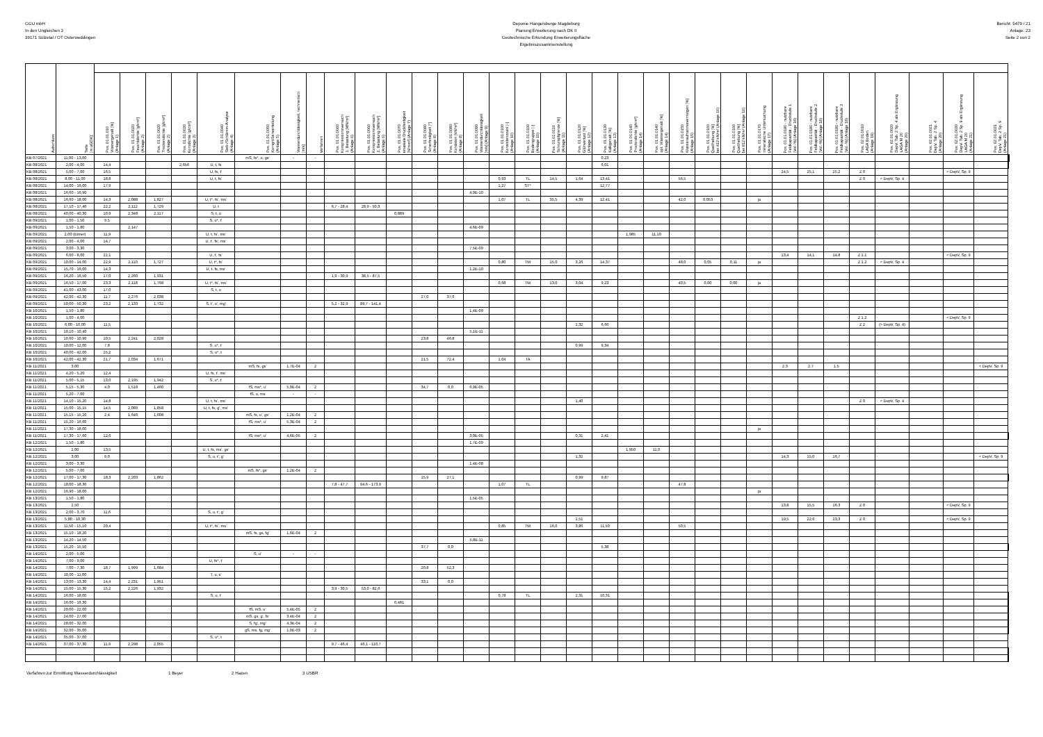GGU mbH
In den Ungleichen 3
39171 Sülzetal / OT Osterweddingen
Deponie Hängelsberge Magdeburg
Planung Erweiterung nach DK II
Geotechnische Erkundung Erweiterungsfläche
Ergebniszusammenstellung
Bericht: 5479 / 21
Anlage: 23
Seite 2 von 2
| Aufschluss | Tiefe [m uGOK] | | | | | | | | | | | | | | | | | | | | | | | | | | | | | | | | | | | |
| --- | --- | --- | --- | --- | --- | --- | --- | --- | --- | --- | --- | --- | --- | --- | --- | --- | --- | --- | --- | --- | --- | --- | --- | --- | --- | --- | --- | --- | --- | --- | --- | --- | --- | --- | --- | --- |
| | | Pos. 01.01.010 Wassergehalt [%] (Anlage 1) | Pos. 01.01.0020 Feuchtdichte [g/cm³] (Anlage 2) | Pos. 01.01.0020 Trockendichte [g/cm³] (Anlage 2) | Pos. 01.01.0030 Korndichte [g/cm³] (Anlage 3) | Pos. 01.01.0040 Sieb-/Schlämm-Analyse (Anlage 4) | Pos. 01.01.0050 Korngrößenverteilung (Anlage 5) | Wasserdurchlässigkeit, rechnerisch [m/s] | Verfahren | Pos. 01.01.0060 Kompressionsversuch 1. Belastung [MN/m²] (Anlage 6) | Pos. 01.01.0060 Kompressionsversuch 2. Belastung [MN/m²] (Anlage 6) | Pos. 01.01.0070 einaxiale Druckfestigkeit [N/mm²] (Anlage 7) | Pos. 01.01.0080 Scherfestigkeit [°] (Anlage 8) | Pos. 01.01.0080 Kohäsion [kN/m²] (Anlage 8) | Pos. 01.01.0090 Wasserdurchlässigkeit [m/s] (Anlage 9) | Pos. 01.01.0100 Konsistenzzahl [-] (Anlage 10) | Pos. 01.01.0100 Bodengruppe [-] (Anlage 10) | Pos. 01.01.0110 Schrumpfgrenze [%] (Anlage 11) | Pos. 01.01.0120 Glühverlust [%] (Anlage 12) | Pos. 01.01.0130 Kalkgehalt [%] (Anlage 13) | Pos. 01.01.0140 Proctordichte [g/cm³] (Anlage 14) | Pos. 01.01.0140 opt. Wassergehalt [%] (Anlage 14) | Pos. 01.01.0150 Wasseraufnahmevermögen [%] (Anlage 15) | Pos. 01.01.0160 Quellhebung [%] bei 412 kN/m² (Anlage 16) | Pos. 01.01.0160 Quellhebung [%] bei 812 kN/m² (Anlage 16) | Pos. 01.01.0170 mineralische Untersuchung (Anlage 17) | Pos. 01.01.0180 - nutzbare Feldkapazität - Druckstufe 1 [Vol.-%] (Anlage 18) | Pos. 01.01.0180 - nutzbare Feldkapazität - Druckstufe 2 [Vol.-%] (Anlage 18) | Pos. 01.01.0180 - nutzbare Feldkapazität - Druckstufe 3 [Vol.-%] (Anlage 18) | Pos. 02.01.0010 LAGA Boden (Anlage 19) | Pos. 02.01.0020 DepV. Tab. 2 Sp. 4 als Ergänzung LAGA M 20 (Anlage 20) | Pos. 02.01.0021 DepV. Tab. 2 Sp. 4 (Anlage 20) | Pos. 02.01.0030 DepV. Tab. 2 Sp. 9 als Ergänzung LAGA M 20 (Anlage 21) | Pos. 02.01.0031 DepV. Tab. 2 Sp. 9 (Anlage 21) | | |
| KB 07/2021 | 11,00 - 13,00 | | | | | | mS, fs*, u, gs' | - | - | | | | | | | | | | | 0,23 | | | | | | | | | | | | | | | | |
| KB 08/2021 | 2,00 - 4,00 | 14,4 | | | 2,656 | U, t, fs | | | | | | | | | | | | | | 6,01 | | | | | | | | | | | | | | | | |
| KB 08/2021 | 5,00 - 7,00 | 16,5 | | | | U, fs, t' | | | | | | | | | | | | | | | | | | | | | 24,5 | 25,1 | 25,2 | Z 0 | | | < DepV, Sp. 9 | | | |
| KB 08/2021 | 8,00 - 11,00 | 18,8 | | | | U, t, fs' | | | | | | | | | | 0,93 | TL | 14,5 | 1,64 | 13,41 | | | 56,5 | | | | | | | Z 0 | < DepV, Sp. 4 | | | | | |
| KB 08/2021 | 14,00 - 16,00 | 17,9 | | | | | | | | | | | | | | 1,27 | ST* | | | 12,77 | | | | | | | | | | | | | | | | |
| KB 08/2021 | 16,60 - 16,90 | | | | | | | | | | | | | | 4,0E-10 | | | | | | | | | | | | | | | | | | | | | |
| KB 08/2021 | 16,60 - 18,00 | 14,3 | 2,088 | 1,827 | | U, t*, fs', ms' | | | | | | | | | | 1,07 | TL | 35,5 | 4,39 | 12,41 | | | 42,0 | 0,053 | | ja | | | | | | | | | | |
| KB 08/2021 | 17,10 - 17,40 | 22,2 | 2,112 | 1,729 | | U, t | | | | 6,7 - 28,4 | 28,9 - 50,3 | | | | | | | | | | | | | | | | | | | | | | | | | |
| KB 08/2021 | 40,00 - 40,30 | 10,9 | 2,348 | 2,117 | | S, t, u | | | | | | 0,889 | | | | | | | | | | | | | | | | | | | | | | | | |
| KB 09/2021 | 1,00 - 1,50 | 9,5 | | | | S, u*, t' | | | | | | | | | | | | | | | | | | | | | | | | | | | | | | |
| KB 09/2021 | 1,50 - 1,80 | | 2,147 | | | | | | | | | | | | 4,6E-09 | | | | | | | | | | | | | | | | | | | | | |
| KB 09/2021 | 2,00 (Eimer) | 11,9 | | | | U, t, fs', ms' | | | | | | | | | | | | | | | 1,985 | 11,10 | | | | | | | | | | | | | | |
| KB 09/2021 | 2,00 - 4,00 | 14,7 | | | | U, t', fs', ms' | | | | | | | | | | | | | | | | | | | | | | | | | | | | | | |
| KB 09/2021 | 3,00 - 3,30 | | | | | | | | | | | | | | 7,5E-09 | | | | | | | | | | | | | | | | | | | | | |
| KB 09/2021 | 6,00 - 8,00 | 22,1 | | | | U, t', fs' | | | | | | | | | | | | | | | | | | | | | 13,4 | 14,1 | 14,8 | Z 1.1 | | | < DepV, Sp. 9 | | | |
| KB 09/2021 | 10,00 - 14,00 | 22,9 | 2,110 | 1,727 | | U, t*, fs' | | | | | | | | | | 0,80 | TM | 15,0 | 3,26 | 14,37 | | | 48,0 | 0,05 | 0,11 | ja | | | | Z 1.2 | < DepV, Sp. 4 | | | | | |
| KB 09/2021 | 15,70 - 16,00 | 14,3 | | | | U, t, fs, ms' | | | | | | | | | 1,2E-10 | | | | | | | | | | | | | | | | | | | | | |
| KB 09/2021 | 16,20 - 16,50 | 17,0 | 2,260 | 1,931 | | | | | | 1,9 - 30,9 | 38,5 - 87,5 | | | | | | | | | | | | | | | | | | | | | | | | | |
| KB 09/2021 | 16,50 - 17,00 | 23,3 | 2,118 | 1,768 | | U, t*, fs', ms' | | | | | | | | | | 0,68 | TM | 13,0 | 3,04 | 9,23 | | | 40,5 | 0,00 | 0,00 | ja | | | | | | | | | | |
| KB 09/2021 | 41,00 - 43,00 | 17,0 | | | | S, t, u | | | | | | | | | | | | | | | | | | | | | | | | | | | | | | |
| KB 09/2021 | 42,00 - 42,30 | 11,7 | 2,276 | 2,038 | | | | | | | | | 27,0 | 37,6 | | | | | | | | | | | | | | | | | | | | | | |
| KB 09/2021 | 50,00 - 50,30 | 23,2 | 2,133 | 1,732 | | S, t', u', mg' | | | | 5,2 - 32,9 | 89,7 - 141,4 | | | | | | | | | | | | | | | | | | | | | | | | | |
| KB 10/2021 | 1,50 - 1,80 | | | | | | | | | | | | | | 1,4E-09 | | | | | | | | | | | | | | | | | | | | | |
| KB 10/2021 | 1,00 - 4,00 | | | | | | | | | | | | | | | | | | | | | | | | | | | | | Z 1.2 | | | < DepV, Sp. 9 | | | |
| KB 10/2021 | 6,00 - 10,00 | 11,5 | | | | | | | | | | | | | | | | | 1,32 | 6,66 | | | | | | | | | | Z 2 | (> DepV, Sp. 4) | | | | | |
| KB 10/2021 | 10,10 - 10,40 | | | | | | | | | | | | | | 5,1E-11 | | | | | | | | | | | | | | | | | | | | | |
| KB 10/2021 | 10,60 - 10,90 | 10,5 | 2,241 | 2,028 | | | | | | | | | 23,8 | 46,8 | | | | | | | | | | | | | | | | | | | | | | |
| KB 10/2021 | 10,00 - 12,00 | 7,8 | | | | S, u*, t' | | | | | | | | | | | | | 0,99 | 9,34 | | | | | | | | | | | | | | | | |
| KB 10/2021 | 40,00 - 42,00 | 25,2 | | | | S, u*, t | | | | | | | | | | | | | | | | | | | | | | | | | | | | | | |
| KB 10/2021 | 42,00 - 42,30 | 21,7 | 2,034 | 1,671 | | | | | | | | | 21,5 | 72,4 | | 1,04 | TA | | | | | | | | | | | | | | | | | | | |
| KB 11/2021 | 3,00 | | | | | | mS, fs, gs' | 1,7E-04 | 2 | | | | | | | | | | | | | | | | | | 2,3 | 2,7 | 1,5 | | | | | < DepV, Sp. 9 | | |
| KB 11/2021 | 4,20 - 5,20 | 12,4 | | | | U, fs, t', ms' | | | | | | | | | | | | | | | | | | | | | | | | | | | | | | |
| KB 11/2021 | 5,00 - 5,15 | 13,0 | 2,195 | 1,942 | | S, u*, t' | | | | | | | | | | | | | | | | | | | | | | | | | | | | | | |
| KB 11/2021 | 5,15 - 5,30 | 4,0 | 1,518 | 1,460 | | | fS, ms*, u' | 5,0E-04 | 2 | | | | 34,7 | 0,0 | 6,9E-05 | | | | | | | | | | | | | | | | | | | | | |
| KB 11/2021 | 5,20 - 7,00 | | | | | | fS, u, ms | - | - | | | | | | | | | | | | | | | | | | | | | | | | | | | |
| KB 11/2021 | 14,10 - 15,20 | 14,8 | | | | U, t, fs', ms' | | | | | | | | | | | | | 1,40 | | | | | | | | | | | Z 0 | < DepV, Sp. 4 | | | | | |
| KB 11/2021 | 15,00 - 15,15 | 14,5 | 2,089 | 1,858 | | U, t, fs, g', ms' | | | | | | | | | | | | | | | | | | | | | | | | | | | | | | |
| KB 11/2021 | 15,15 - 15,20 | 2,4 | 1,646 | 1,608 | | | mS, fs, u', gs' | 1,2E-04 | 2 | | | | | | | | | | | | | | | | | | | | | | | | | | | |
| KB 11/2021 | 15,20 - 16,60 | | | | | | fS, ms*, u' | 5,3E-04 | 2 | | | | | | | | | | | | | | | | | | | | | | | | | | | |
| KB 11/2021 | 17,30 - 18,00 | | | | | | | | | | | | | | | | | | | | | | | | | ja | | | | | | | | | | |
| KB 11/2021 | 17,30 - 17,60 | 12,6 | | | | | fS, ms*, u' | 4,6E-05 | 2 | | | | | | 3,0E-05 | | | | 0,31 | 2,41 | | | | | | | | | | | | | | | | |
| KB 12/2021 | 1,50 - 1,80 | | | | | | | | | | | | | | 1,7E-09 | | | | | | | | | | | | | | | | | | | | | |
| KB 12/2021 | 2,00 | 13,5 | | | | U, t, fs, ms', gs' | | | | | | | | | | | | | | | 1,950 | 11,0 | | | | | | | | | | | | | | |
| KB 12/2021 | 3,00 | 9,0 | | | | S, u, t', g' | | | | | | | | | | | | | 1,32 | | | | | | | | 14,3 | 15,0 | 16,7 | | | | | < DepV, Sp. 9 | | |
| KB 12/2021 | 3,00 - 3,30 | | | | | | | | | | | | | | 1,4E-08 | | | | | | | | | | | | | | | | | | | | | |
| KB 12/2021 | 5,00 - 7,00 | | | | | | mS, fs*, gs' | 1,2E-04 | 2 | | | | | | | | | | | | | | | | | | | | | | | | | | | |
| KB 12/2021 | 17,00 - 17,30 | 18,3 | 2,203 | 1,862 | | | | | | | | | 15,9 | 27,1 | | | | | 0,99 | 9,87 | | | | | | | | | | | | | | | | |
| KB 12/2021 | 18,00 - 18,30 | | | | | | | | | 7,8 - 47,7 | 94,6 - 173,9 | | | | | 1,07 | TL | | | | | | 47,8 | | | | | | | | | | | | | |
| KB 12/2021 | 16,90 - 18,00 | | | | | | | | | | | | | | | | | | | | | | | | | ja | | | | | | | | | | |
| KB 13/2021 | 1,50 - 1,80 | | | | | | | | | | | | | | 1,5E-05 | | | | | | | | | | | | | | | | | | | | | |
| KB 13/2021 | 2,50 | | | | | | | | | | | | | | | | | | | | | | | | | | 13,8 | 15,5 | 16,3 | Z 0 | | | < DepV, Sp. 9 | | | |
| KB 13/2021 | 2,00 - 3,70 | 11,6 | | | | S, u, t', g' | | | | | | | | | | | | | | | | | | | | | | | | | | | | | | |
| KB 13/2021 | 5,80 - 10,30 | | | | | | | | | | | | | | | | | | 1,51 | | | | | | | | 19,5 | 22,6 | 23,3 | Z 0 | | | < DepV, Sp. 9 | | | |
| KB 13/2021 | 11,50 - 15,10 | 20,4 | | | | U, t*, fs', ms' | | | | | | | | | | 0,85 | TM | 16,0 | 3,86 | 11,50 | | | 50,5 | | | | | | | | | | | | | |
| KB 13/2021 | 15,10 - 18,20 | | | | | | mS, fs, gs, fg' | 1,6E-04 | 2 | | | | | | | | | | | | | | | | | | | | | | | | | | | |
| KB 13/2021 | 14,20 - 14,50 | | | | | | | | | | | | | | 5,8E-11 | | | | | | | | | | | | | | | | | | | | | |
| KB 13/2021 | 15,20 - 15,50 | | | | | | | | | | | | 37,7 | 0,0 | | | | | | 5,38 | | | | | | | | | | | | | | | | |
| KB 14/2021 | 2,00 - 5,00 | | | | | | S, u' | - | - | | | | | | | | | | | | | | | | | | | | | | | | | | | |
| KB 14/2021 | 7,00 - 9,00 | | | | | U, fs*, t' | | | | | | | | | | | | | | | | | | | | | | | | | | | | | | |
| KB 14/2021 | 7,00 - 7,30 | 18,7 | 1,999 | 1,684 | | | | | | | | | 20,8 | 52,3 | | | | | | | | | | | | | | | | | | | | | | |
| KB 14/2021 | 10,00 - 11,00 | | | | | T, u, s' | | | | | | | | | | | | | | | | | | | | | | | | | | | | | | |
| KB 14/2021 | 13,00 - 13,30 | 14,4 | 2,231 | 1,951 | | | | | | | | | 33,1 | 0,0 | | | | | | | | | | | | | | | | | | | | | | |
| KB 14/2021 | 15,00 - 15,30 | 15,2 | 2,226 | 1,932 | | | | | | 3,9 - 30,5 | 53,0 - 82,6 | | | | | | | | | | | | | | | | | | | | | | | | | |
| KB 14/2021 | 16,00 - 18,00 | | | | | S, u, t' | | | | | | | | | | 0,78 | TL | | 2,31 | 10,31 | | | | | | | | | | | | | | | | |
| KB 14/2021 | 16,00 - 16,30 | | | | | | | | | | | 0,481 | | | | | | | | | | | | | | | | | | | | | | | | |
| KB 14/2021 | 20,00 - 22,00 | | | | | | fS, mS, u' | 5,4E-05 | 2 | | | | | | | | | | | | | | | | | | | | | | | | | | | |
| KB 14/2021 | 24,00 - 27,00 | | | | | | mS, gs, g', fs' | 3,4E-04 | 2 | | | | | | | | | | | | | | | | | | | | | | | | | | | |
| KB 14/2021 | 28,00 - 32,00 | | | | | | S, fg', mg' | 4,3E-04 | 2 | | | | | | | | | | | | | | | | | | | | | | | | | | | |
| KB 14/2021 | 32,00 - 35,00 | | | | | | gS, ms, fg, mg' | 1,0E-03 | 2 | | | | | | | | | | | | | | | | | | | | | | | | | | | |
| KB 14/2021 | 35,00 - 37,00 | | | | | S, u*, t | | | | | | | | | | | | | | | | | | | | | | | | | | | | | | |
| KB 14/2021 | 37,00 - 37,30 | 11,9 | 2,298 | 2,055 | | | | | | 9,7 - 46,4 | 46,1 - 110,7 | | | | | | | | | | | | | | | | | | | | | | | | | |
Verfahren zur Ermittlung Wasserdurchlässigkeit 1 Beyer 2 Hazen 3 USBR